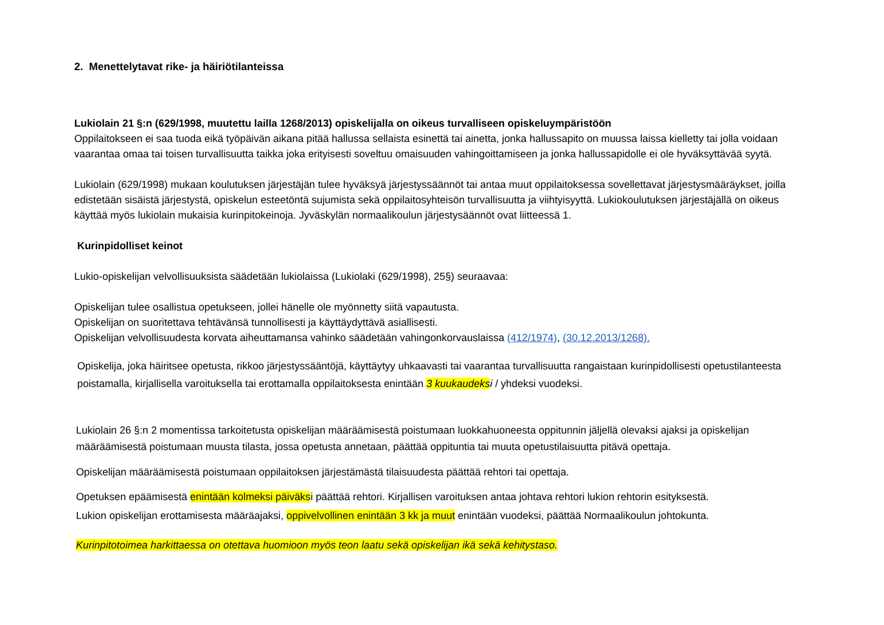2. Menettelytavat rike- ja häiriötilanteissa
Lukiolain 21 §:n (629/1998, muutettu lailla 1268/2013) opiskelijalla on oikeus turvalliseen opiskeluympäristöön
Oppilaitokseen ei saa tuoda eikä työpäivän aikana pitää hallussa sellaista esinettä tai ainetta, jonka hallussapito on muussa laissa kielletty tai jolla voidaan vaarantaa omaa tai toisen turvallisuutta taikka joka erityisesti soveltuu omaisuuden vahingoittamiseen ja jonka hallussapidolle ei ole hyväksyttävää syytä.
Lukiolain (629/1998) mukaan koulutuksen järjestäjän tulee hyväksyä järjestyssäännöt tai antaa muut oppilaitoksessa sovellettavat järjestysmääräykset, joilla edistetään sisäistä järjestystä, opiskelun esteetöntä sujumista sekä oppilaitosyhteisön turvallisuutta ja viihtyisyyttä. Lukiokoulutuksen järjestäjällä on oikeus käyttää myös lukiolain mukaisia kurinpitokeinoja. Jyväskylän normaalikoulun järjestysäännöt ovat liitteessä 1.
Kurinpidolliset keinot
Lukio-opiskelijan velvollisuuksista säädetään lukiolaissa (Lukiolaki (629/1998), 25§) seuraavaa:
Opiskelijan tulee osallistua opetukseen, jollei hänelle ole myönnetty siitä vapautusta.
Opiskelijan on suoritettava tehtävänsä tunnollisesti ja käyttäydyttävä asiallisesti.
Opiskelijan velvollisuudesta korvata aiheuttamansa vahinko säädetään vahingonkorvauslaissa (412/1974), (30.12.2013/1268).
Opiskelija, joka häiritsee opetusta, rikkoo järjestyssääntöjä, käyttäytyy uhkaavasti tai vaarantaa turvallisuutta rangaistaan kurinpidollisesti opetustilanteesta poistamalla, kirjallisella varoituksella tai erottamalla oppilaitoksesta enintään 3 kuukaudeks i / yhdeksi vuodeksi.
Lukiolain 26 §:n 2 momentissa tarkoitetusta opiskelijan määräämisestä poistumaan luokkahuoneesta oppitunnin jäljellä olevaksi ajaksi ja opiskelijan määräämisestä poistumaan muusta tilasta, jossa opetusta annetaan, päättää oppituntia tai muuta opetustilaisuutta pitävä opettaja.
Opiskelijan määräämisestä poistumaan oppilaitoksen järjestämästä tilaisuudesta päättää rehtori tai opettaja.
Opetuksen epäämisestä enintään kolmeksi päiväksi päättää rehtori. Kirjallisen varoituksen antaa johtava rehtori lukion rehtorin esityksestä.
Lukion opiskelijan erottamisesta määräajaksi, oppivelvollinen enintään 3 kk ja muut enintään vuodeksi, päättää Normaalikoulun johtokunta.
Kurinpitotoimea harkittaessa on otettava huomioon myös teon laatu sekä opiskelijan ikä sekä kehitystaso.